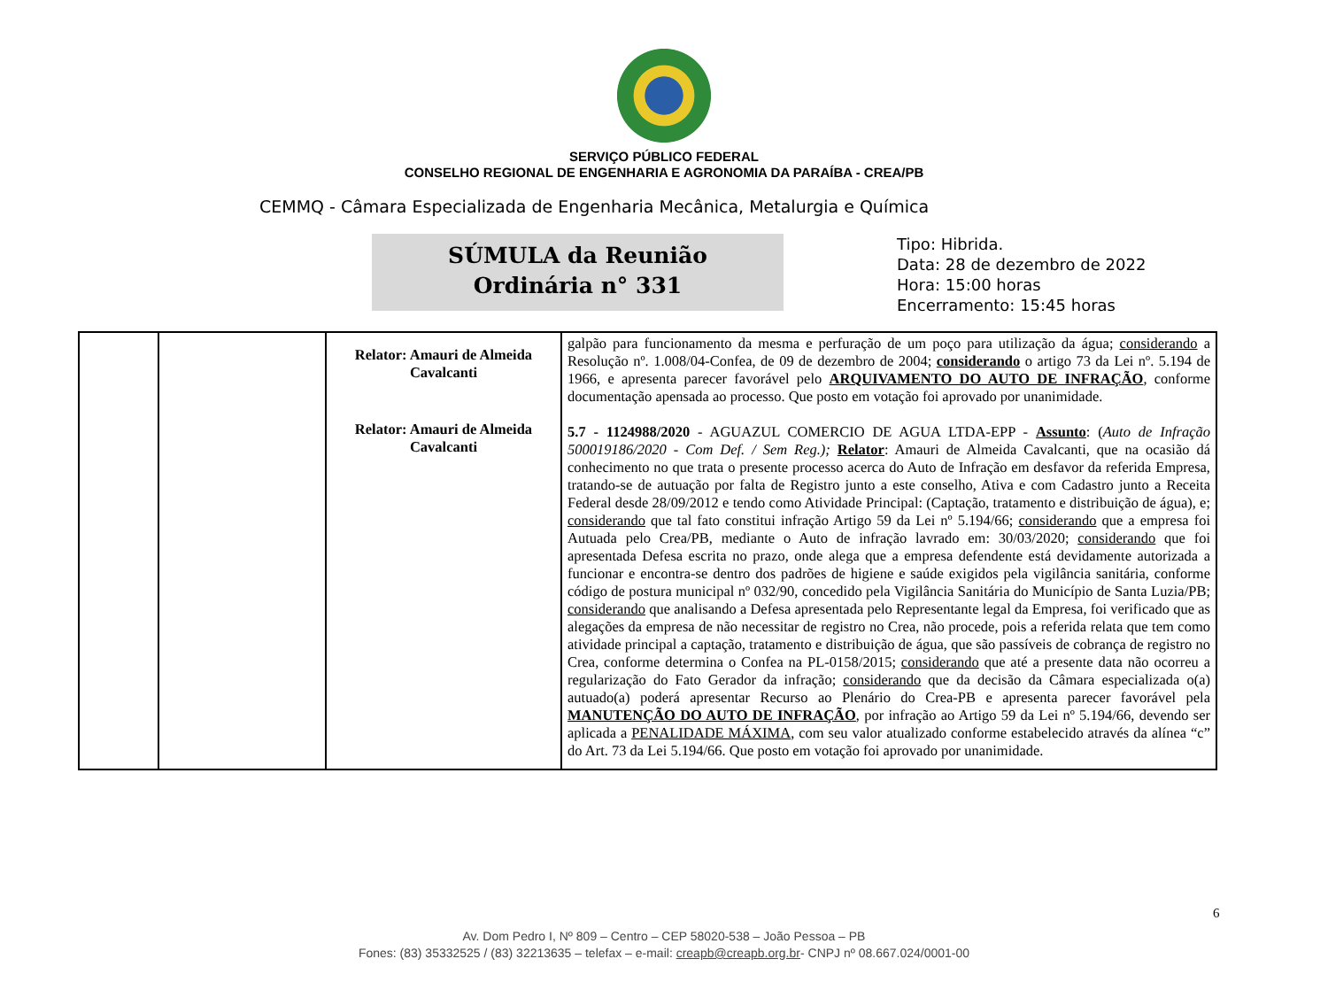SERVIÇO PÚBLICO FEDERAL
CONSELHO REGIONAL DE ENGENHARIA E AGRONOMIA DA PARAÍBA - CREA/PB
CEMMQ - Câmara Especializada de Engenharia Mecânica, Metalurgia e Química
SÚMULA da Reunião
Ordinária n° 331
Tipo: Hibrida.
Data: 28 de dezembro de 2022
Hora: 15:00 horas
Encerramento: 15:45 horas
| | | Relator: Amauri de Almeida Cavalcanti Relator: Amauri de Almeida Cavalcanti | galpão para funcionamento da mesma e perfuração de um poço para utilização da água; considerando a Resolução nº. 1.008/04-Confea, de 09 de dezembro de 2004; considerando o artigo 73 da Lei nº. 5.194 de 1966, e apresenta parecer favorável pelo ARQUIVAMENTO DO AUTO DE INFRAÇÃO , conforme documentação apensada ao processo. Que posto em votação foi aprovado por unanimidade. 5.7 - 1124988/2020 - AGUAZUL COMERCIO DE AGUA LTDA-EPP - Assunto : ( Auto de Infração 500019186/2020 - Com Def. / Sem Reg.); Relator : Amauri de Almeida Cavalcanti, que na ocasião dá conhecimento no que trata o presente processo acerca do Auto de Infração em desfavor da referida Empresa, tratando-se de autuação por falta de Registro junto a este conselho, Ativa e com Cadastro junto a Receita Federal desde 28/09/2012 e tendo como Atividade Principal: (Captação, tratamento e distribuição de água), e; considerando que tal fato constitui infração Artigo 59 da Lei nº 5.194/66; considerando que a empresa foi Autuada pelo Crea/PB, mediante o Auto de infração lavrado em: 30/03/2020; considerando que foi apresentada Defesa escrita no prazo, onde alega que a empresa defendente está devidamente autorizada a funcionar e encontra-se dentro dos padrões de higiene e saúde exigidos pela vigilância sanitária, conforme código de postura municipal nº 032/90, concedido pela Vigilância Sanitária do Município de Santa Luzia/PB; considerando que analisando a Defesa apresentada pelo Representante legal da Empresa, foi verificado que as alegações da empresa de não necessitar de registro no Crea, não procede, pois a referida relata que tem como atividade principal a captação, tratamento e distribuição de água, que são passíveis de cobrança de registro no Crea, conforme determina o Confea na PL-0158/2015; considerando que até a presente data não ocorreu a regularização do Fato Gerador da infração; considerando que da decisão da Câmara especializada o(a) autuado(a) poderá apresentar Recurso ao Plenário do Crea-PB e apresenta parecer favorável pela MANUTENÇÃO DO AUTO DE INFRAÇÃO , por infração ao Artigo 59 da Lei nº 5.194/66, devendo ser aplicada a PENALIDADE MÁXIMA , com seu valor atualizado conforme estabelecido através da alínea “c” do Art. 73 da Lei 5.194/66. Que posto em votação foi aprovado por unanimidade. |
6
Av. Dom Pedro I, Nº 809 – Centro – CEP 58020-538 – João Pessoa – PB
Fones: (83) 35332525 / (83) 32213635 – telefax – e-mail: creapb@creapb.org.br- CNPJ nº 08.667.024/0001-00